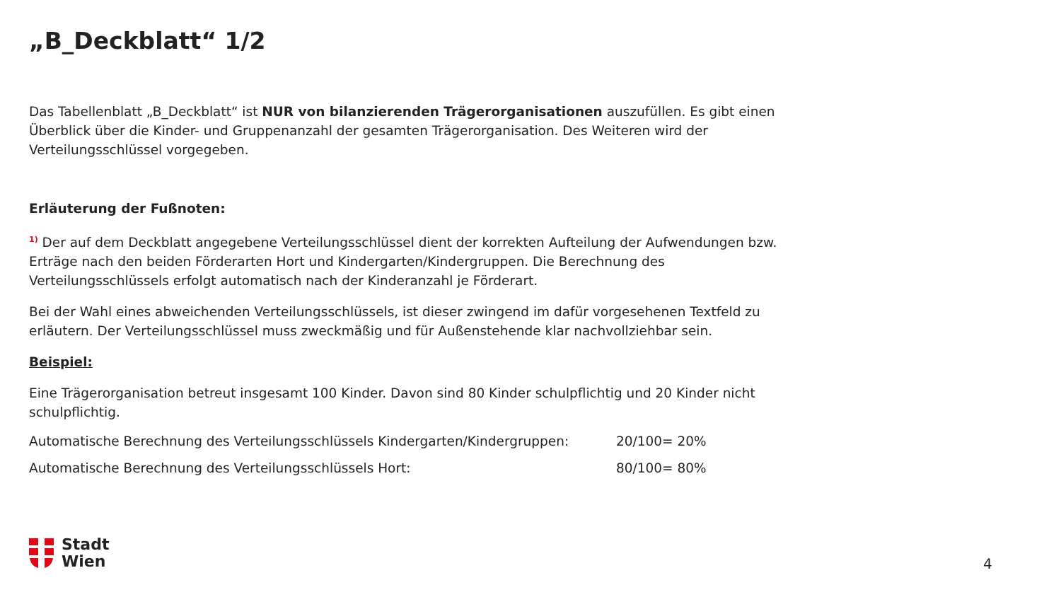„B_Deckblatt“ 1/2
Das Tabellenblatt „B_Deckblatt“ ist NUR von bilanzierenden Trägerorganisationen auszufüllen. Es gibt einen Überblick über die Kinder- und Gruppenanzahl der gesamten Trägerorganisation. Des Weiteren wird der Verteilungsschlüssel vorgegeben.
Erläuterung der Fußnoten:
<sup>1)</sup> Der auf dem Deckblatt angegebene Verteilungsschlüssel dient der korrekten Aufteilung der Aufwendungen bzw. Erträge nach den beiden Förderarten Hort und Kindergarten/Kindergruppen. Die Berechnung des Verteilungsschlüssels erfolgt automatisch nach der Kinderanzahl je Förderart.
Bei der Wahl eines abweichenden Verteilungsschlüssels, ist dieser zwingend im dafür vorgesehenen Textfeld zu erläutern. Der Verteilungsschlüssel muss zweckmäßig und für Außenstehende klar nachvollziehbar sein.
Beispiel:
Eine Trägerorganisation betreut insgesamt 100 Kinder. Davon sind 80 Kinder schulpflichtig und 20 Kinder nicht schulpflichtig.
Automatische Berechnung des Verteilungsschlüssels Kindergarten/Kindergruppen: 20/100= 20%
Automatische Berechnung des Verteilungsschlüssels Hort: 80/100= 80%
Stadt
Wien
4